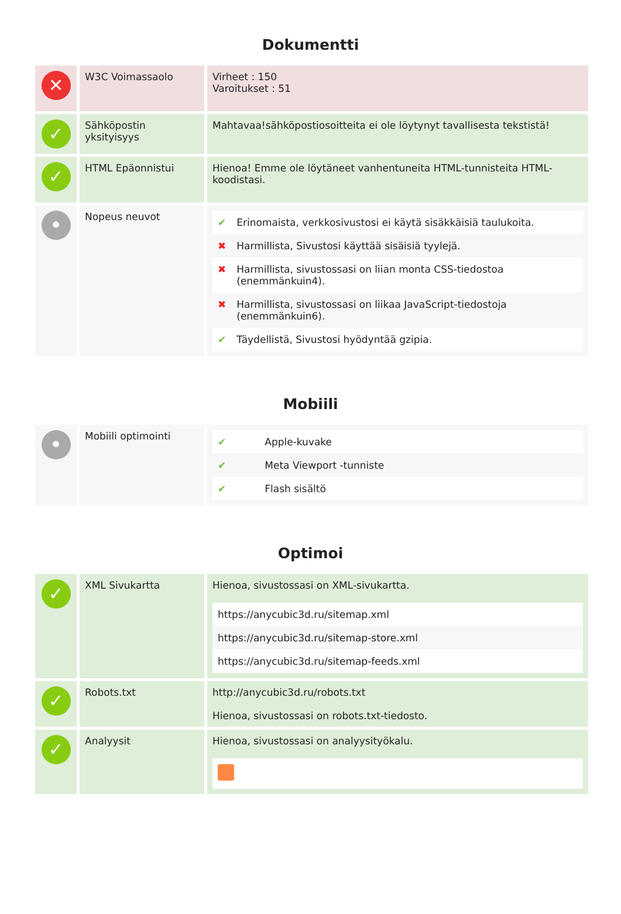Dokumentti
| ✕ | W3C Voimassaolo | Virheet : 150 Varoitukset : 51 |
| ✓ | Sähköpostin yksityisyys | Mahtavaa!sähköpostiosoitteita ei ole löytynyt tavallisesta tekstistä! |
| ✓ | HTML Epäonnistui | Hienoa! Emme ole löytäneet vanhentuneita HTML-tunnisteita HTML-koodistasi. |
| • | Nopeus neuvot | / ✔ / Erinomaista, verkkosivustosi ei käytä sisäkkäisiä taulukoita. / / ✖ / Harmillista, Sivustosi käyttää sisäisiä tyylejä. / / ✖ / Harmillista, sivustossasi on liian monta CSS-tiedostoa (enemmänkuin4). / / ✖ / Harmillista, sivustossasi on liikaa JavaScript-tiedostoja (enemmänkuin6). / / ✔ / Täydellistä, Sivustosi hyödyntää gzipia. / |
Mobiili
| • | Mobiili optimointi | / ✔ / Apple-kuvake / / ✔ / Meta Viewport -tunniste / / ✔ / Flash sisältö / |
Optimoi
| ✓ | XML Sivukartta | Hienoa, sivustossasi on XML-sivukartta. / https://anycubic3d.ru/sitemap.xml / / https://anycubic3d.ru/sitemap-store.xml / / https://anycubic3d.ru/sitemap-feeds.xml / |
| ✓ | Robots.txt | http://anycubic3d.ru/robots.txt Hienoa, sivustossasi on robots.txt-tiedosto. |
| ✓ | Analyysit | Hienoa, sivustossasi on analyysityökalu. |